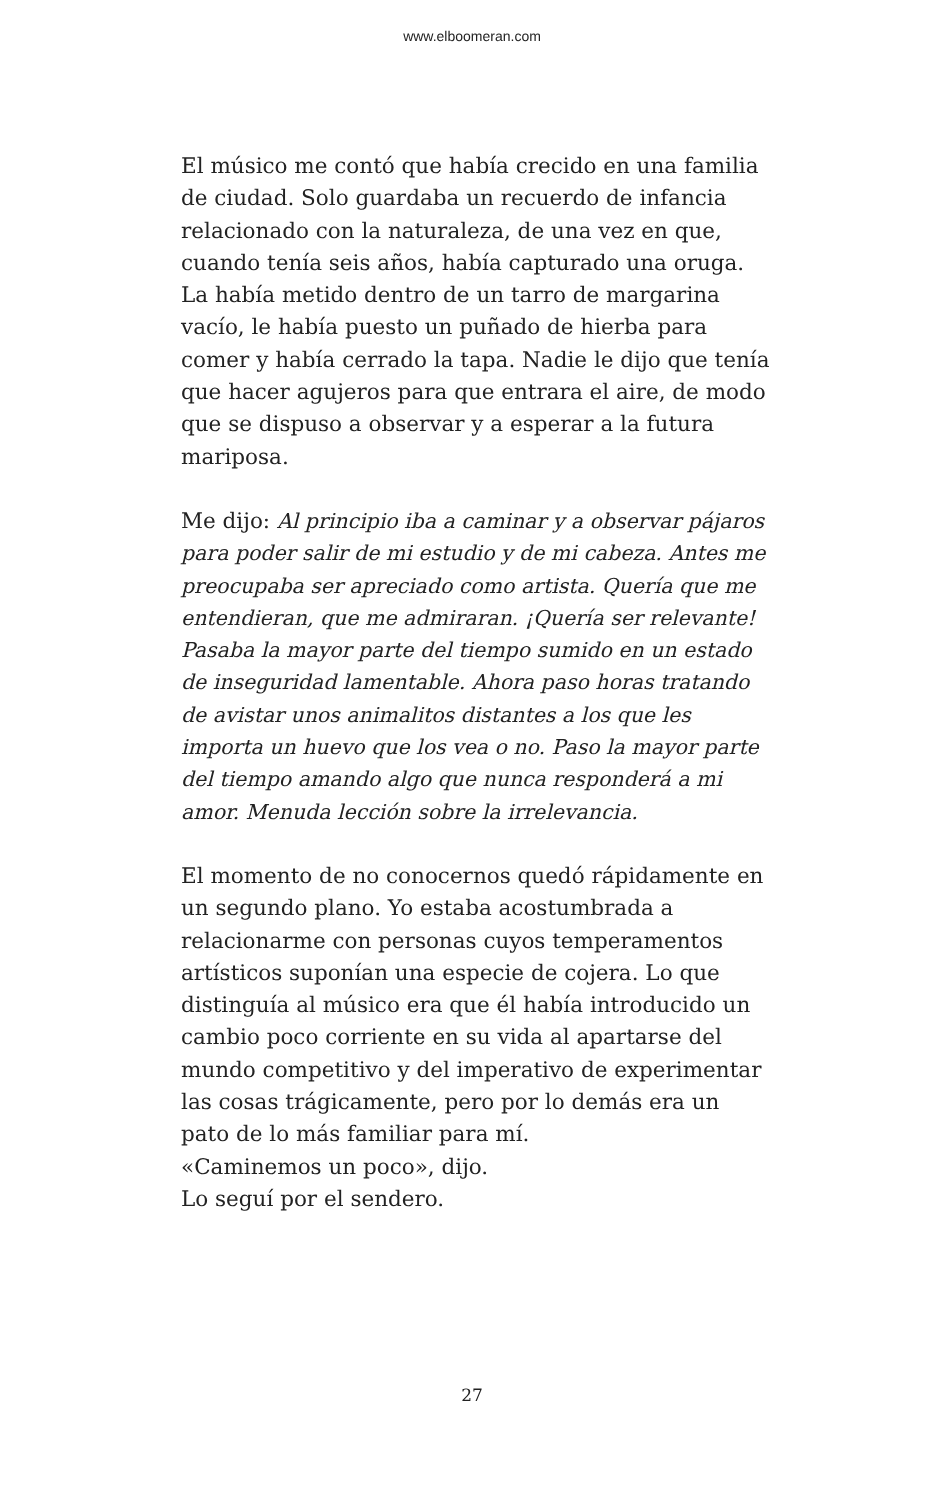www.elboomeran.com
El músico me contó que había crecido en una familia de ciudad. Solo guardaba un recuerdo de infancia relacionado con la naturaleza, de una vez en que, cuando tenía seis años, había capturado una oruga. La había metido dentro de un tarro de margarina vacío, le había puesto un puñado de hierba para comer y había cerrado la tapa. Nadie le dijo que tenía que hacer agujeros para que entrara el aire, de modo que se dispuso a observar y a esperar a la futura mariposa.
Me dijo: Al principio iba a caminar y a observar pájaros para poder salir de mi estudio y de mi cabeza. Antes me preocupaba ser apreciado como artista. Quería que me entendieran, que me admiraran. ¡Quería ser relevante! Pasaba la mayor parte del tiempo sumido en un estado de inseguridad lamentable. Ahora paso horas tratando de avistar unos animalitos distantes a los que les importa un huevo que los vea o no. Paso la mayor parte del tiempo amando algo que nunca responderá a mi amor. Menuda lección sobre la irrelevancia.
El momento de no conocernos quedó rápidamente en un segundo plano. Yo estaba acostumbrada a relacionarme con personas cuyos temperamentos artísticos suponían una especie de cojera. Lo que distinguía al músico era que él había introducido un cambio poco corriente en su vida al apartarse del mundo competitivo y del imperativo de experimentar las cosas trágicamente, pero por lo demás era un pato de lo más familiar para mí.
«Caminemos un poco», dijo.
Lo seguí por el sendero.
27